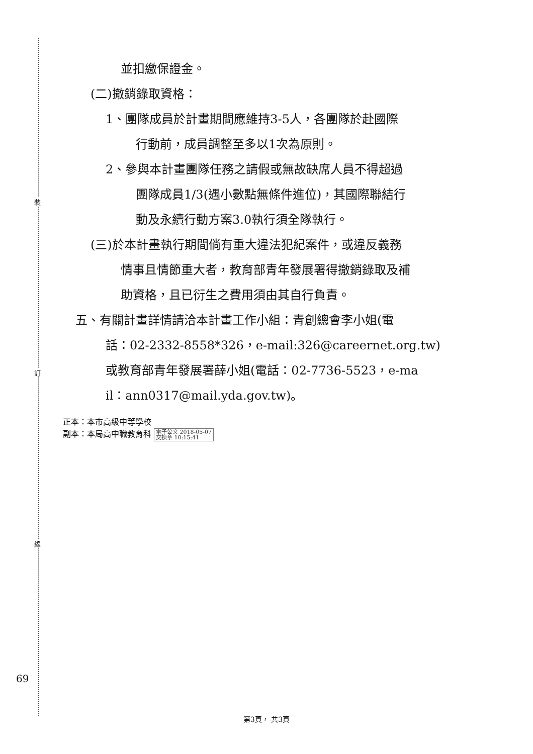裝
訂
線
並扣繳保證金。
(二)撤銷錄取資格：
1、團隊成員於計畫期間應維持3-5人，各團隊於赴國際
行動前，成員調整至多以1次為原則。
2、參與本計畫團隊任務之請假或無故缺席人員不得超過
團隊成員1/3(遇小數點無條件進位)，其國際聯結行
動及永續行動方案3.0執行須全隊執行。
(三)於本計畫執行期間倘有重大違法犯紀案件，或違反義務
情事且情節重大者，教育部青年發展署得撤銷錄取及補
助資格，且已衍生之費用須由其自行負責。
五、有關計畫詳情請洽本計畫工作小組：青創總會李小姐(電
話：02-2332-8558*326，e-mail:326@careernet.org.tw)
或教育部青年發展署薛小姐(電話：02-7736-5523，e-ma
il：ann0317@mail.yda.gov.tw)。
正本：本市高級中等學校
副本：本局高中職教育科 電子公文 2018-05-07
交換章 10:15:41
69
第3頁， 共3頁